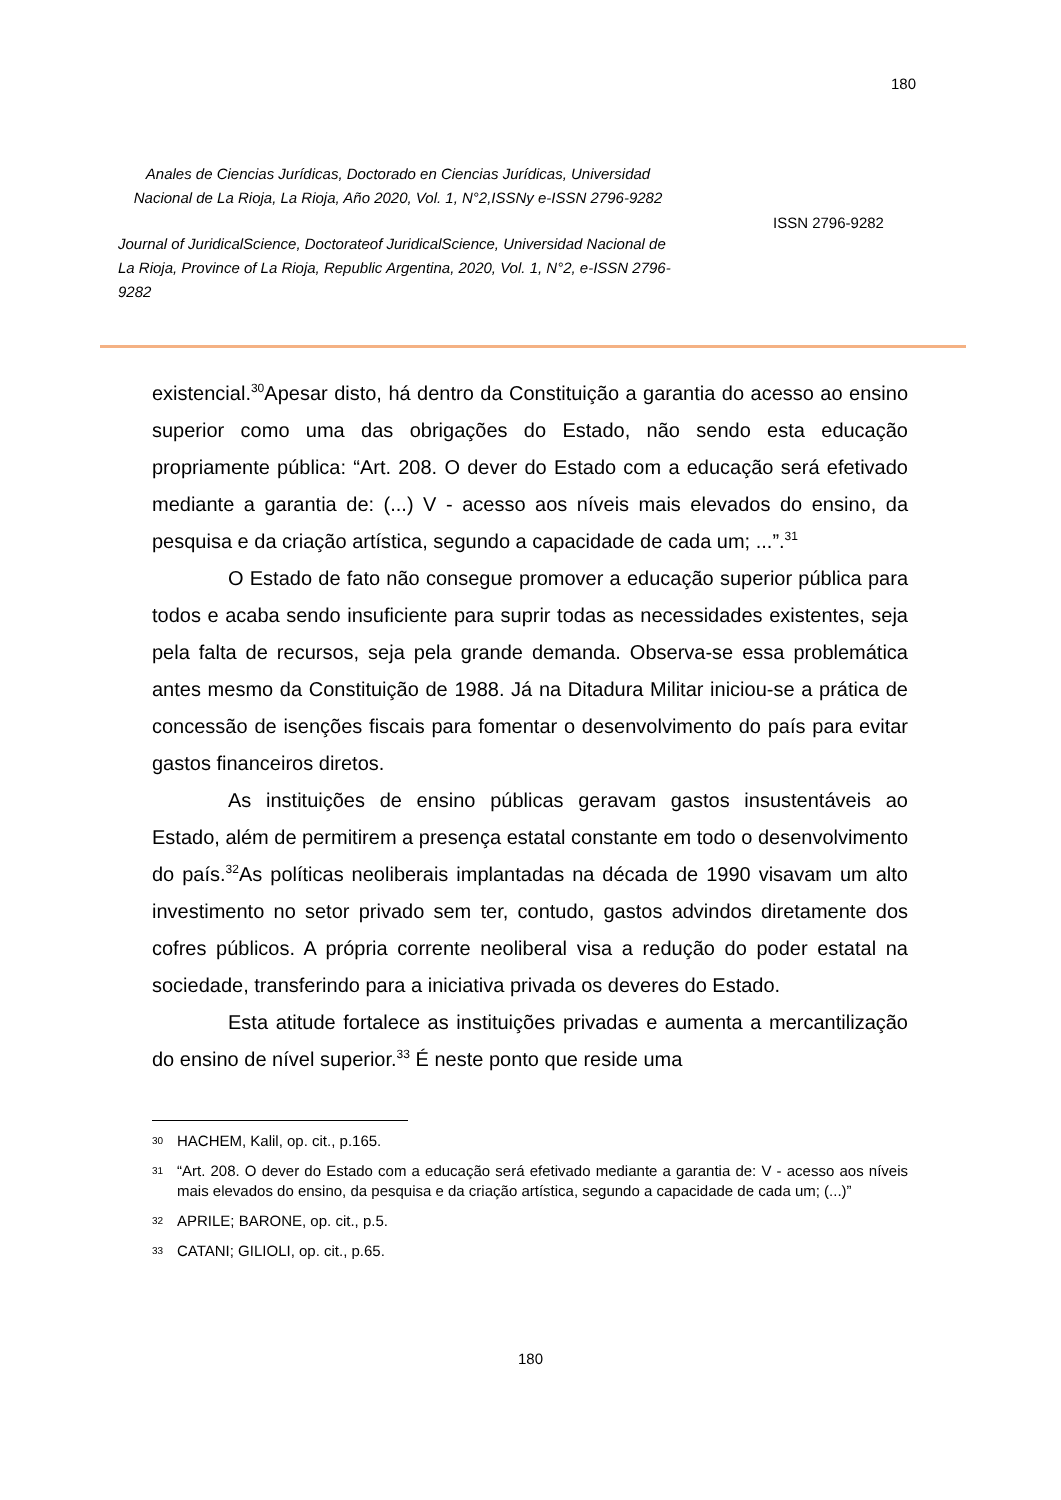180
Anales de Ciencias Jurídicas, Doctorado en Ciencias Jurídicas, Universidad Nacional de La Rioja, La Rioja, Año 2020, Vol. 1, N°2,ISSNy e-ISSN 2796-9282
Journal of JuridicalScience, Doctorateof JuridicalScience, Universidad Nacional de La Rioja, Province of La Rioja, Republic Argentina, 2020, Vol. 1, N°2, e-ISSN 2796-9282
ISSN 2796-9282
existencial.<sup>30</sup>Apesar disto, há dentro da Constituição a garantia do acesso ao ensino superior como uma das obrigações do Estado, não sendo esta educação propriamente pública: “Art. 208. O dever do Estado com a educação será efetivado mediante a garantia de: (...) V - acesso aos níveis mais elevados do ensino, da pesquisa e da criação artística, segundo a capacidade de cada um; ...”.<sup>31</sup>
O Estado de fato não consegue promover a educação superior pública para todos e acaba sendo insuficiente para suprir todas as necessidades existentes, seja pela falta de recursos, seja pela grande demanda. Observa-se essa problemática antes mesmo da Constituição de 1988. Já na Ditadura Militar iniciou-se a prática de concessão de isenções fiscais para fomentar o desenvolvimento do país para evitar gastos financeiros diretos.
As instituições de ensino públicas geravam gastos insustentáveis ao Estado, além de permitirem a presença estatal constante em todo o desenvolvimento do país.<sup>32</sup>As políticas neoliberais implantadas na década de 1990 visavam um alto investimento no setor privado sem ter, contudo, gastos advindos diretamente dos cofres públicos. A própria corrente neoliberal visa a redução do poder estatal na sociedade, transferindo para a iniciativa privada os deveres do Estado.
Esta atitude fortalece as instituições privadas e aumenta a mercantilização do ensino de nível superior.<sup>33</sup> É neste ponto que reside uma
30 HACHEM, Kalil, op. cit., p.165.
31 “Art. 208. O dever do Estado com a educação será efetivado mediante a garantia de: V - acesso aos níveis mais elevados do ensino, da pesquisa e da criação artística, segundo a capacidade de cada um; (...)”
32 APRILE; BARONE, op. cit., p.5.
33 CATANI; GILIOLI, op. cit., p.65.
180